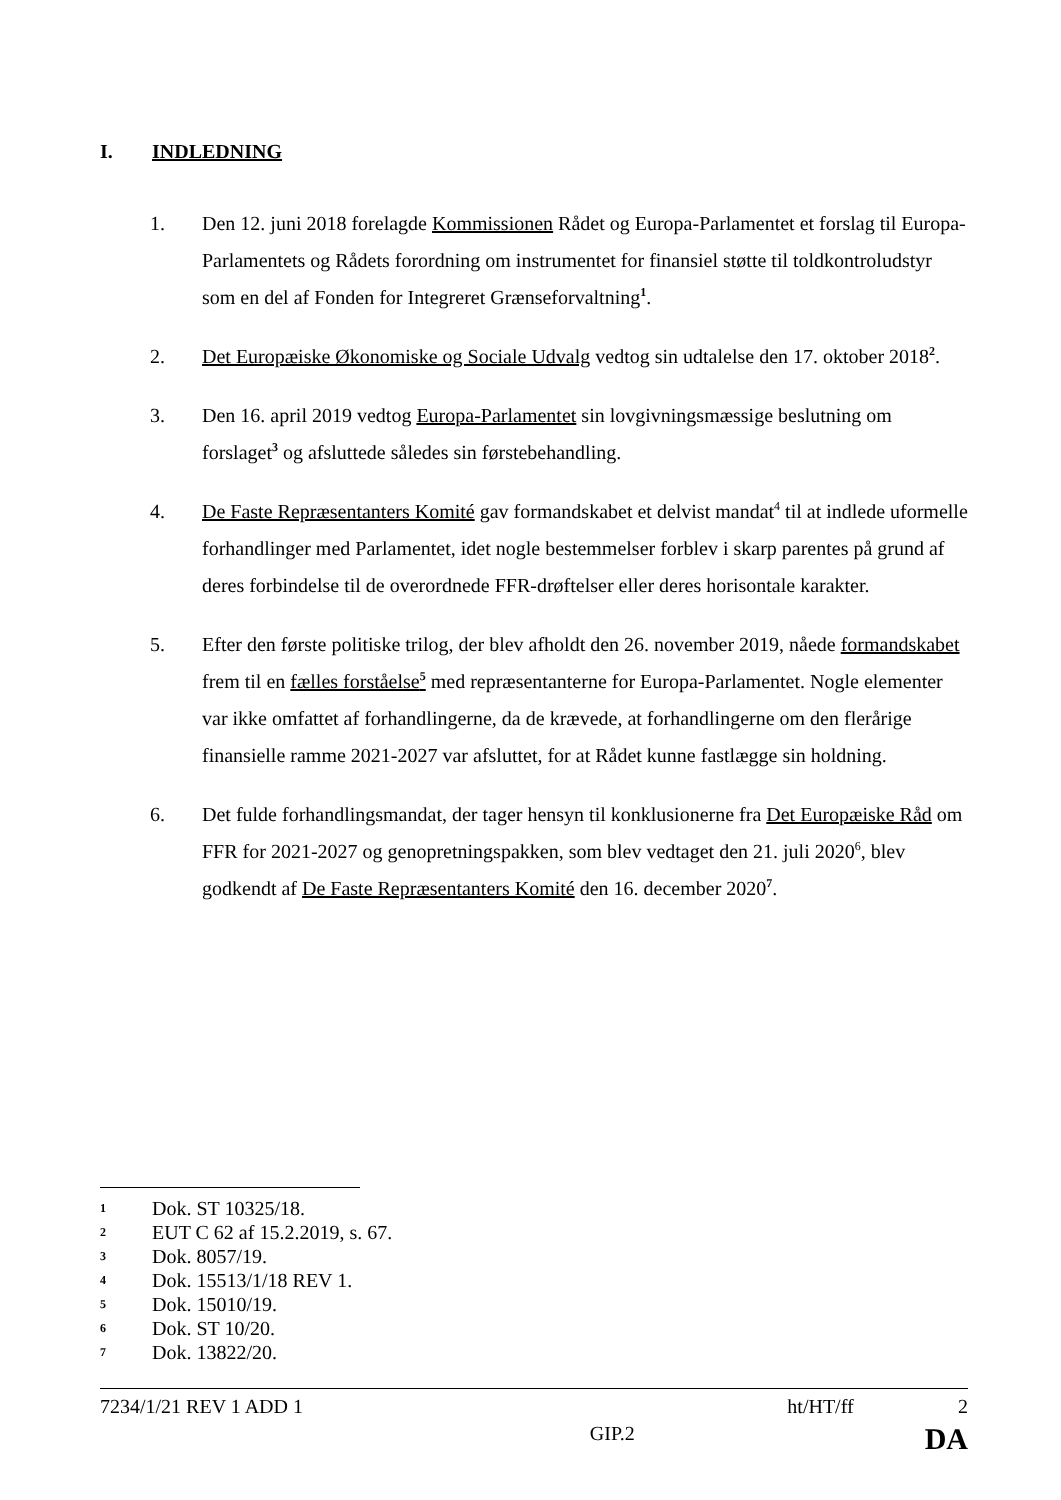I. INDLEDNING
1. Den 12. juni 2018 forelagde Kommissionen Rådet og Europa-Parlamentet et forslag til Europa-Parlamentets og Rådets forordning om instrumentet for finansiel støtte til toldkontroludstyr som en del af Fonden for Integreret Grænseforvaltning<sup>1</sup>.
2. Det Europæiske Økonomiske og Sociale Udvalg vedtog sin udtalelse den 17. oktober 2018<sup>2</sup>.
3. Den 16. april 2019 vedtog Europa-Parlamentet sin lovgivningsmæssige beslutning om forslaget<sup>3</sup> og afsluttede således sin førstebehandling.
4. De Faste Repræsentanters Komité gav formandskabet et delvist mandat<sup>4</sup> til at indlede uformelle forhandlinger med Parlamentet, idet nogle bestemmelser forblev i skarp parentes på grund af deres forbindelse til de overordnede FFR-drøftelser eller deres horisontale karakter.
5. Efter den første politiske trilog, der blev afholdt den 26. november 2019, nåede formandskabet frem til en fælles forståelse<sup>5</sup> med repræsentanterne for Europa-Parlamentet. Nogle elementer var ikke omfattet af forhandlingerne, da de krævede, at forhandlingerne om den flerårige finansielle ramme 2021-2027 var afsluttet, for at Rådet kunne fastlægge sin holdning.
6. Det fulde forhandlingsmandat, der tager hensyn til konklusionerne fra Det Europæiske Råd om FFR for 2021-2027 og genopretningspakken, som blev vedtaget den 21. juli 2020<sup>6</sup>, blev godkendt af De Faste Repræsentanters Komité den 16. december 2020<sup>7</sup>.
1 Dok. ST 10325/18.
2 EUT C 62 af 15.2.2019, s. 67.
3 Dok. 8057/19.
4 Dok. 15513/1/18 REV 1.
5 Dok. 15010/19.
6 Dok. ST 10/20.
7 Dok. 13822/20.
7234/1/21 REV 1 ADD 1 ht/HT/ff 2
GIP.2 DA